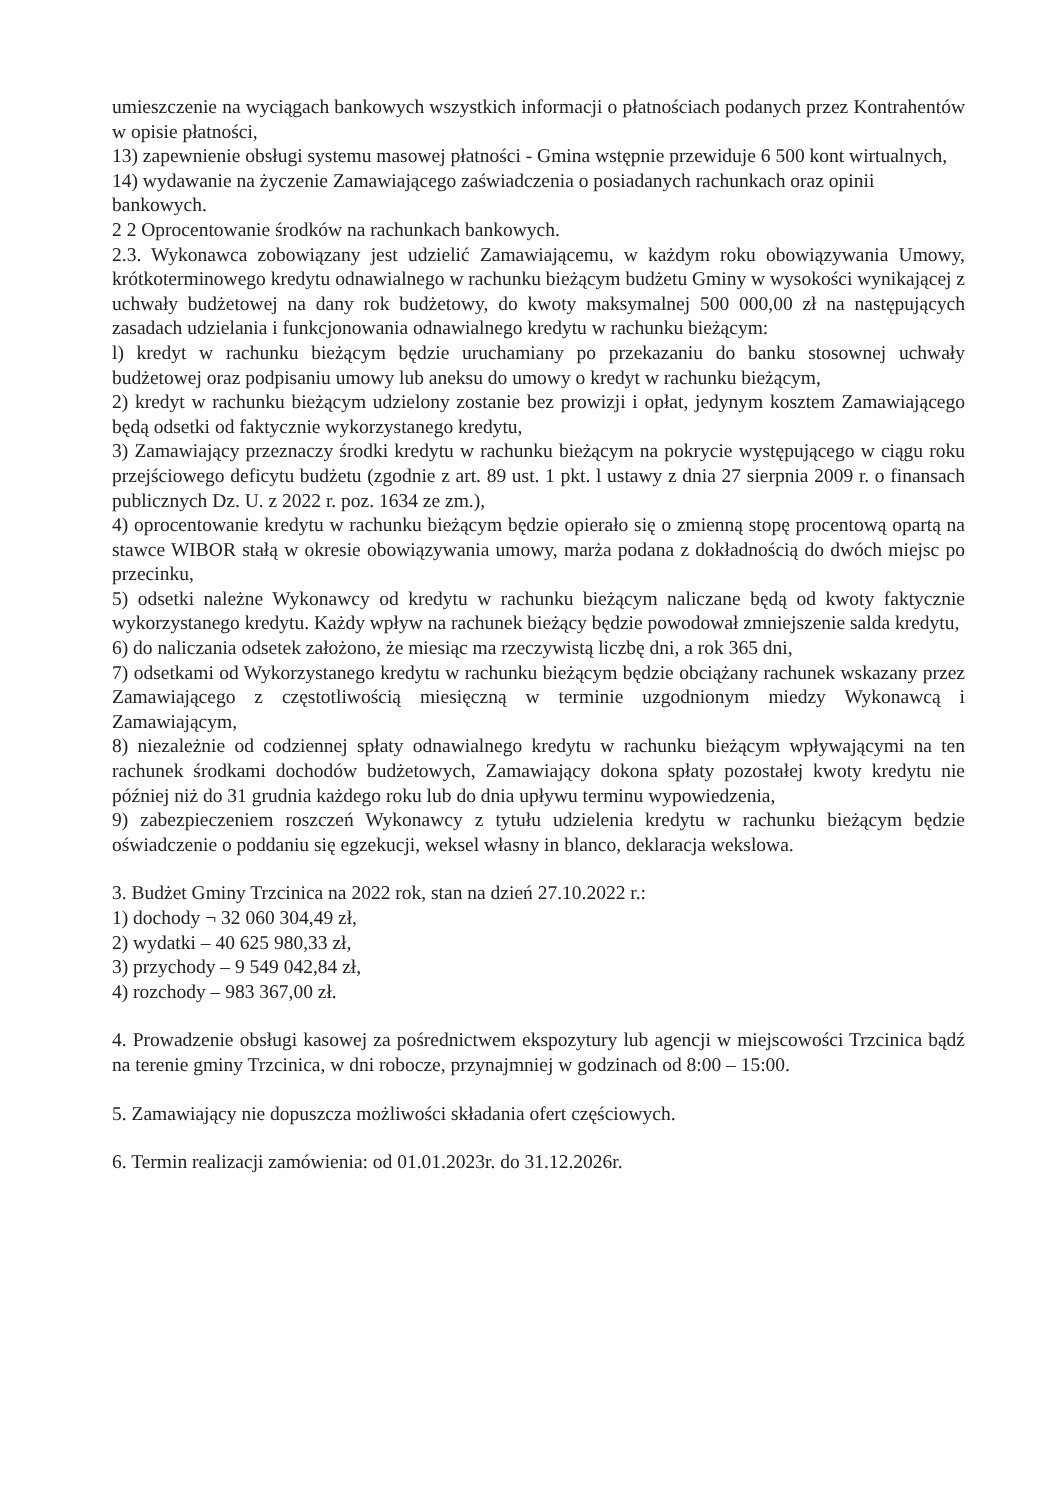umieszczenie na wyciągach bankowych wszystkich informacji o płatnościach podanych przez Kontrahentów w opisie płatności,
13) zapewnienie obsługi systemu masowej płatności - Gmina wstępnie przewiduje 6 500 kont wirtualnych,
14) wydawanie na życzenie Zamawiającego zaświadczenia o posiadanych rachunkach oraz opinii bankowych.
2 2 Oprocentowanie środków na rachunkach bankowych.
2.3. Wykonawca zobowiązany jest udzielić Zamawiającemu, w każdym roku obowiązywania Umowy, krótkoterminowego kredytu odnawialnego w rachunku bieżącym budżetu Gminy w wysokości wynikającej z uchwały budżetowej na dany rok budżetowy, do kwoty maksymalnej 500 000,00 zł na następujących zasadach udzielania i funkcjonowania odnawialnego kredytu w rachunku bieżącym:
l) kredyt w rachunku bieżącym będzie uruchamiany po przekazaniu do banku stosownej uchwały budżetowej oraz podpisaniu umowy lub aneksu do umowy o kredyt w rachunku bieżącym,
2) kredyt w rachunku bieżącym udzielony zostanie bez prowizji i opłat, jedynym kosztem Zamawiającego będą odsetki od faktycznie wykorzystanego kredytu,
3) Zamawiający przeznaczy środki kredytu w rachunku bieżącym na pokrycie występującego w ciągu roku przejściowego deficytu budżetu (zgodnie z art. 89 ust. 1 pkt. l ustawy z dnia 27 sierpnia 2009 r. o finansach publicznych Dz. U. z 2022 r. poz. 1634 ze zm.),
4) oprocentowanie kredytu w rachunku bieżącym będzie opierało się o zmienną stopę procentową opartą na stawce WIBOR stałą w okresie obowiązywania umowy, marża podana z dokładnością do dwóch miejsc po przecinku,
5) odsetki należne Wykonawcy od kredytu w rachunku bieżącym naliczane będą od kwoty faktycznie wykorzystanego kredytu. Każdy wpływ na rachunek bieżący będzie powodował zmniejszenie salda kredytu,
6) do naliczania odsetek założono, że miesiąc ma rzeczywistą liczbę dni, a rok 365 dni,
7) odsetkami od Wykorzystanego kredytu w rachunku bieżącym będzie obciążany rachunek wskazany przez Zamawiającego z częstotliwością miesięczną w terminie uzgodnionym miedzy Wykonawcą i Zamawiającym,
8) niezależnie od codziennej spłaty odnawialnego kredytu w rachunku bieżącym wpływającymi na ten rachunek środkami dochodów budżetowych, Zamawiający dokona spłaty pozostałej kwoty kredytu nie później niż do 31 grudnia każdego roku lub do dnia upływu terminu wypowiedzenia,
9) zabezpieczeniem roszczeń Wykonawcy z tytułu udzielenia kredytu w rachunku bieżącym będzie oświadczenie o poddaniu się egzekucji, weksel własny in blanco, deklaracja wekslowa.
3. Budżet Gminy Trzcinica na 2022 rok, stan na dzień 27.10.2022 r.:
1) dochody ¬ 32 060 304,49 zł,
2) wydatki – 40 625 980,33 zł,
3) przychody – 9 549 042,84 zł,
4) rozchody – 983 367,00 zł.
4. Prowadzenie obsługi kasowej za pośrednictwem ekspozytury lub agencji w miejscowości Trzcinica bądź na terenie gminy Trzcinica, w dni robocze, przynajmniej w godzinach od 8:00 – 15:00.
5. Zamawiający nie dopuszcza możliwości składania ofert częściowych.
6. Termin realizacji zamówienia: od 01.01.2023r. do 31.12.2026r.